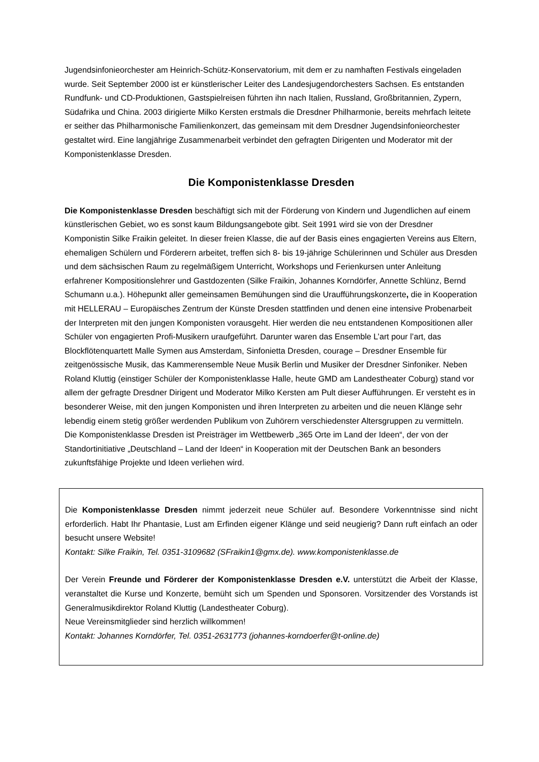Jugendsinfonieorchester am Heinrich-Schütz-Konservatorium, mit dem er zu namhaften Festivals eingeladen wurde. Seit September 2000 ist er künstlerischer Leiter des Landesjugendorchesters Sachsen. Es entstanden Rundfunk- und CD-Produktionen, Gastspielreisen führten ihn nach Italien, Russland, Großbritannien, Zypern, Südafrika und China. 2003 dirigierte Milko Kersten erstmals die Dresdner Philharmonie, bereits mehrfach leitete er seither das Philharmonische Familienkonzert, das gemeinsam mit dem Dresdner Jugendsinfonieorchester gestaltet wird. Eine langjährige Zusammenarbeit verbindet den gefragten Dirigenten und Moderator mit der Komponistenklasse Dresden.
Die Komponistenklasse Dresden
Die Komponistenklasse Dresden beschäftigt sich mit der Förderung von Kindern und Jugendlichen auf einem künstlerischen Gebiet, wo es sonst kaum Bildungsangebote gibt. Seit 1991 wird sie von der Dresdner Komponistin Silke Fraikin geleitet. In dieser freien Klasse, die auf der Basis eines engagierten Vereins aus Eltern, ehemaligen Schülern und Förderern arbeitet, treffen sich 8- bis 19-jährige Schülerinnen und Schüler aus Dresden und dem sächsischen Raum zu regelmäßigem Unterricht, Workshops und Ferienkursen unter Anleitung erfahrener Kompositionslehrer und Gastdozenten (Silke Fraikin, Johannes Korndörfer, Annette Schlünz, Bernd Schumann u.a.). Höhepunkt aller gemeinsamen Bemühungen sind die Uraufführungskonzerte, die in Kooperation mit HELLERAU – Europäisches Zentrum der Künste Dresden stattfinden und denen eine intensive Probenarbeit der Interpreten mit den jungen Komponisten vorausgeht. Hier werden die neu entstandenen Kompositionen aller Schüler von engagierten Profi-Musikern uraufgeführt. Darunter waren das Ensemble L’art pour l’art, das Blockflötenquartett Malle Symen aus Amsterdam, Sinfonietta Dresden, courage – Dresdner Ensemble für zeitgenössische Musik, das Kammerensemble Neue Musik Berlin und Musiker der Dresdner Sinfoniker. Neben Roland Kluttig (einstiger Schüler der Komponistenklasse Halle, heute GMD am Landestheater Coburg) stand vor allem der gefragte Dresdner Dirigent und Moderator Milko Kersten am Pult dieser Aufführungen. Er versteht es in besonderer Weise, mit den jungen Komponisten und ihren Interpreten zu arbeiten und die neuen Klänge sehr lebendig einem stetig größer werdenden Publikum von Zuhörern verschiedenster Altersgruppen zu vermitteln.
Die Komponistenklasse Dresden ist Preisträger im Wettbewerb „365 Orte im Land der Ideen“, der von der Standortinitiative „Deutschland – Land der Ideen“ in Kooperation mit der Deutschen Bank an besonders zukunftsfähige Projekte und Ideen verliehen wird.
Die Komponistenklasse Dresden nimmt jederzeit neue Schüler auf. Besondere Vorkenntnisse sind nicht erforderlich. Habt Ihr Phantasie, Lust am Erfinden eigener Klänge und seid neugierig? Dann ruft einfach an oder besucht unsere Website!
Kontakt: Silke Fraikin, Tel. 0351-3109682 (SFraikin1@gmx.de). www.komponistenklasse.de
Der Verein Freunde und Förderer der Komponistenklasse Dresden e.V. unterstützt die Arbeit der Klasse, veranstaltet die Kurse und Konzerte, bemüht sich um Spenden und Sponsoren. Vorsitzender des Vorstands ist Generalmusikdirektor Roland Kluttig (Landestheater Coburg).
Neue Vereinsmitglieder sind herzlich willkommen!
Kontakt: Johannes Korndörfer, Tel. 0351-2631773 (johannes-korndoerfer@t-online.de)